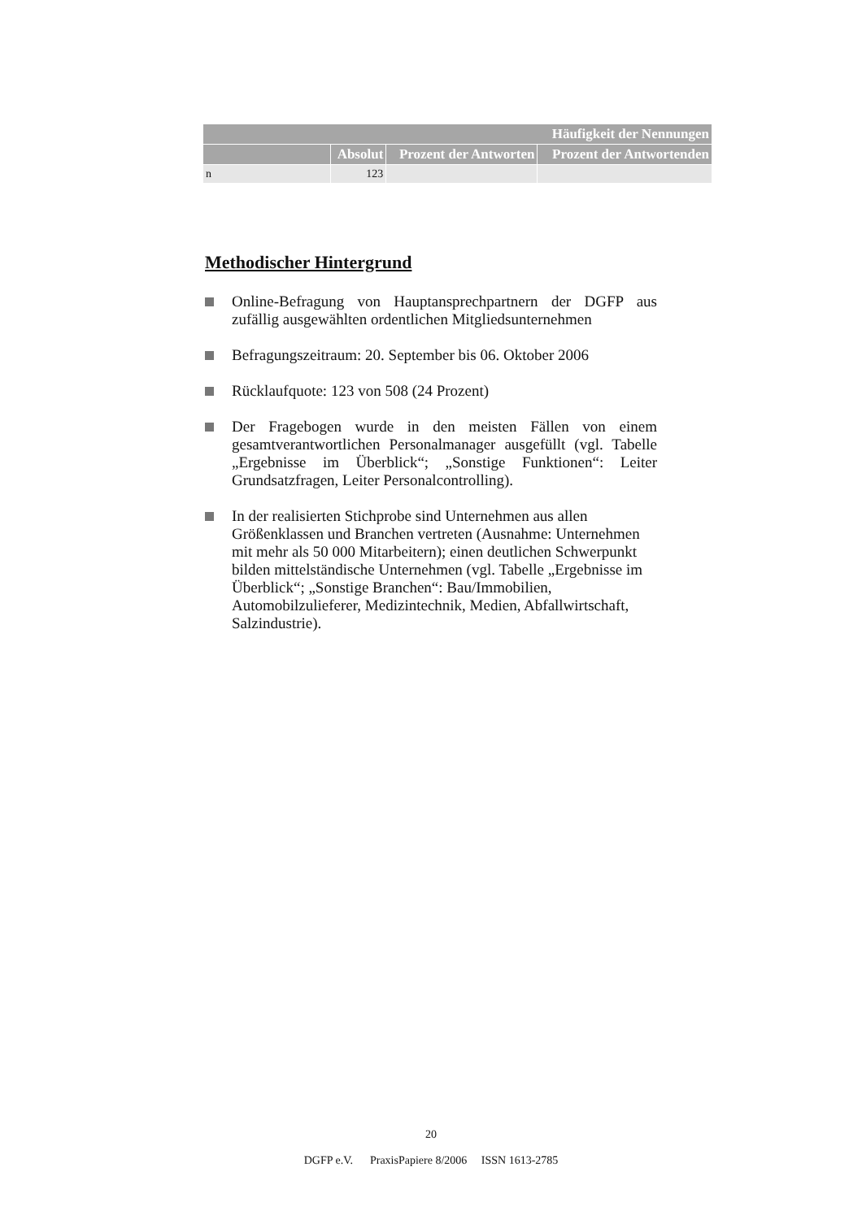| Häufigkeit der Nennungen | | | |
| --- | --- | --- | --- |
| | Absolut | Prozent der Antworten | Prozent der Antwortenden |
| n | 123 | | |
Methodischer Hintergrund
Online-Befragung von Hauptansprechpartnern der DGFP aus zufällig ausgewählten ordentlichen Mitgliedsunter­nehmen
Befragungszeitraum: 20. September bis 06. Oktober 2006
Rücklaufquote: 123 von 508 (24 Prozent)
Der Fragebogen wurde in den meisten Fällen von einem gesamtverantwortlichen Personalmanager ausgefüllt (vgl. Tabelle „Ergebnisse im Überblick“; „Sonstige Funktionen“: Leiter Grundsatzfragen, Leiter Personalcontrolling).
In der realisierten Stichprobe sind Unternehmen aus allen Größenklassen und Branchen vertreten (Ausnahme: Unter­nehmen mit mehr als 50 000 Mitarbeitern); einen deutlichen Schwerpunkt bilden mittelständische Unternehmen (vgl. Ta­belle „Ergebnisse im Überblick“; „Sonstige Branchen“: Bau/Immobilien, Automobilzulieferer, Medizintechnik, Me­dien, Abfallwirtschaft, Salzindustrie).
20
DGFP e.V. PraxisPapiere 8/2006 ISSN 1613-2785